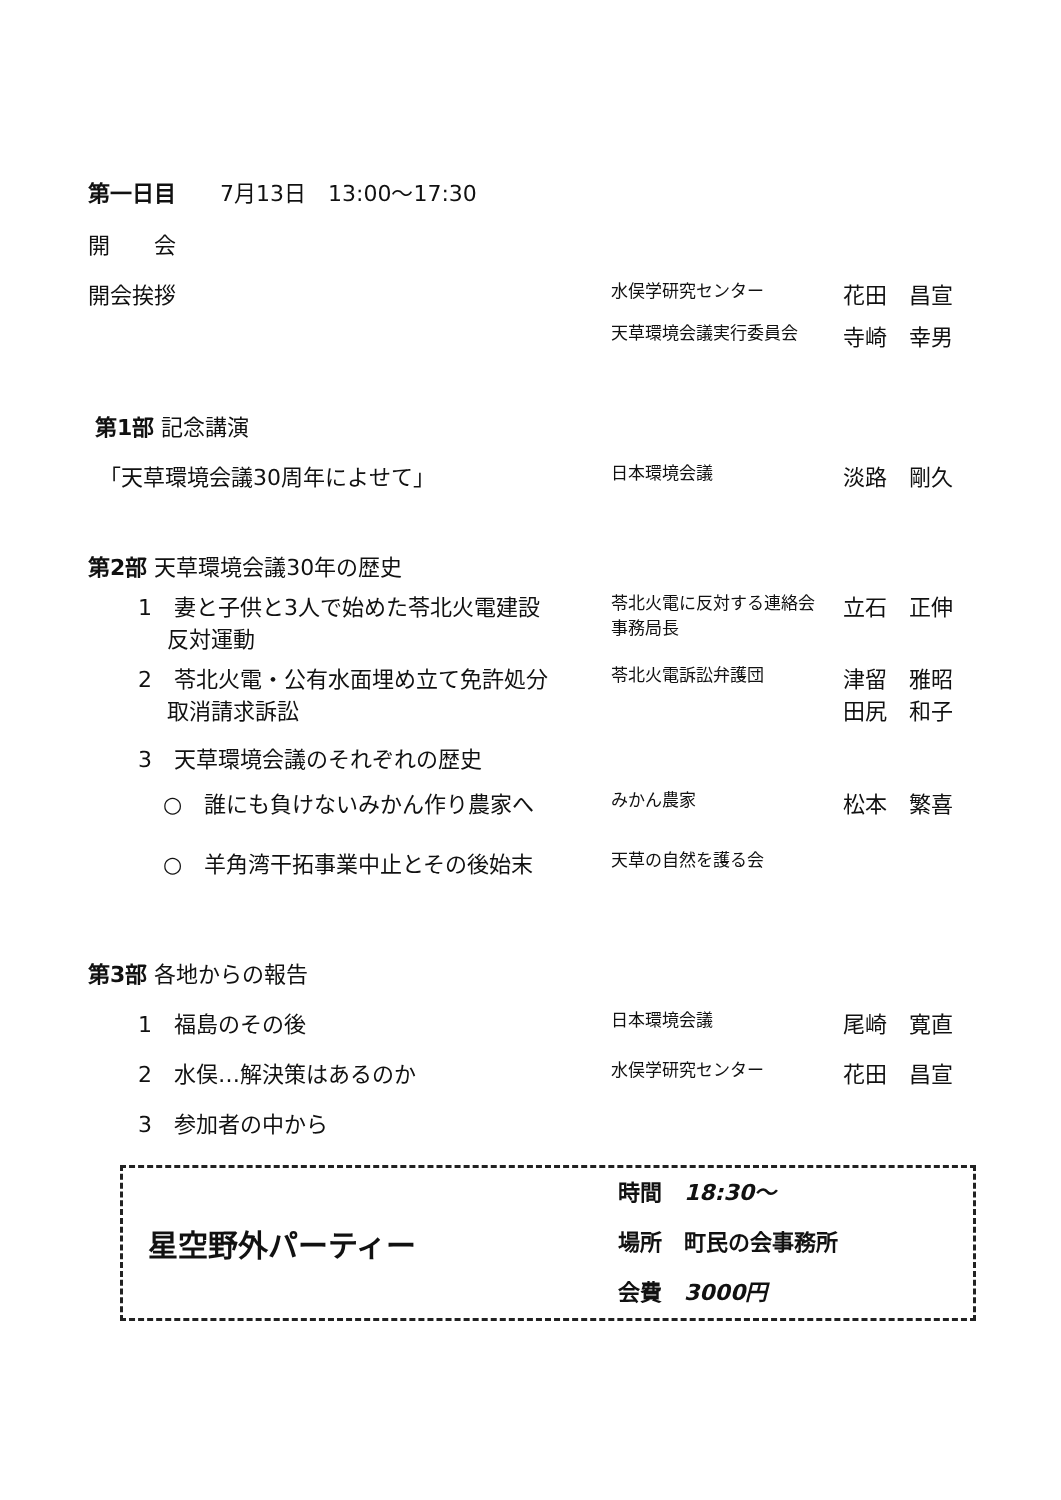| 第一日目 7月13日 13:00～17:30 | | |
| 開 会 | | |
| 開会挨拶 | 水俣学研究センター | 花田 昌宣 |
| | 天草環境会議実行委員会 | 寺崎 幸男 |
| 第1部 記念講演 | | |
| 「天草環境会議30周年によせて」 | 日本環境会議 | 淡路 剛久 |
| 第2部 天草環境会議30年の歴史 | | |
| 1 妻と子供と3人で始めた苓北火電建設 反対運動 | 苓北火電に反対する連絡会 事務局長 | 立石 正伸 |
| 2 苓北火電・公有水面埋め立て免許処分 取消請求訴訟 | 苓北火電訴訟弁護団 | 津留 雅昭 田尻 和子 |
| 3 天草環境会議のそれぞれの歴史 | | |
| ○ 誰にも負けないみかん作り農家へ | みかん農家 | 松本 繁喜 |
| ○ 羊角湾干拓事業中止とその後始末 | 天草の自然を護る会 | |
| 第3部 各地からの報告 | | |
| 1 福島のその後 | 日本環境会議 | 尾崎 寛直 |
| 2 水俣…解決策はあるのか | 水俣学研究センター | 花田 昌宣 |
| 3 参加者の中から | | |
星空野外パーティー
時間　18:30～
場所　町民の会事務所
会費　3000円